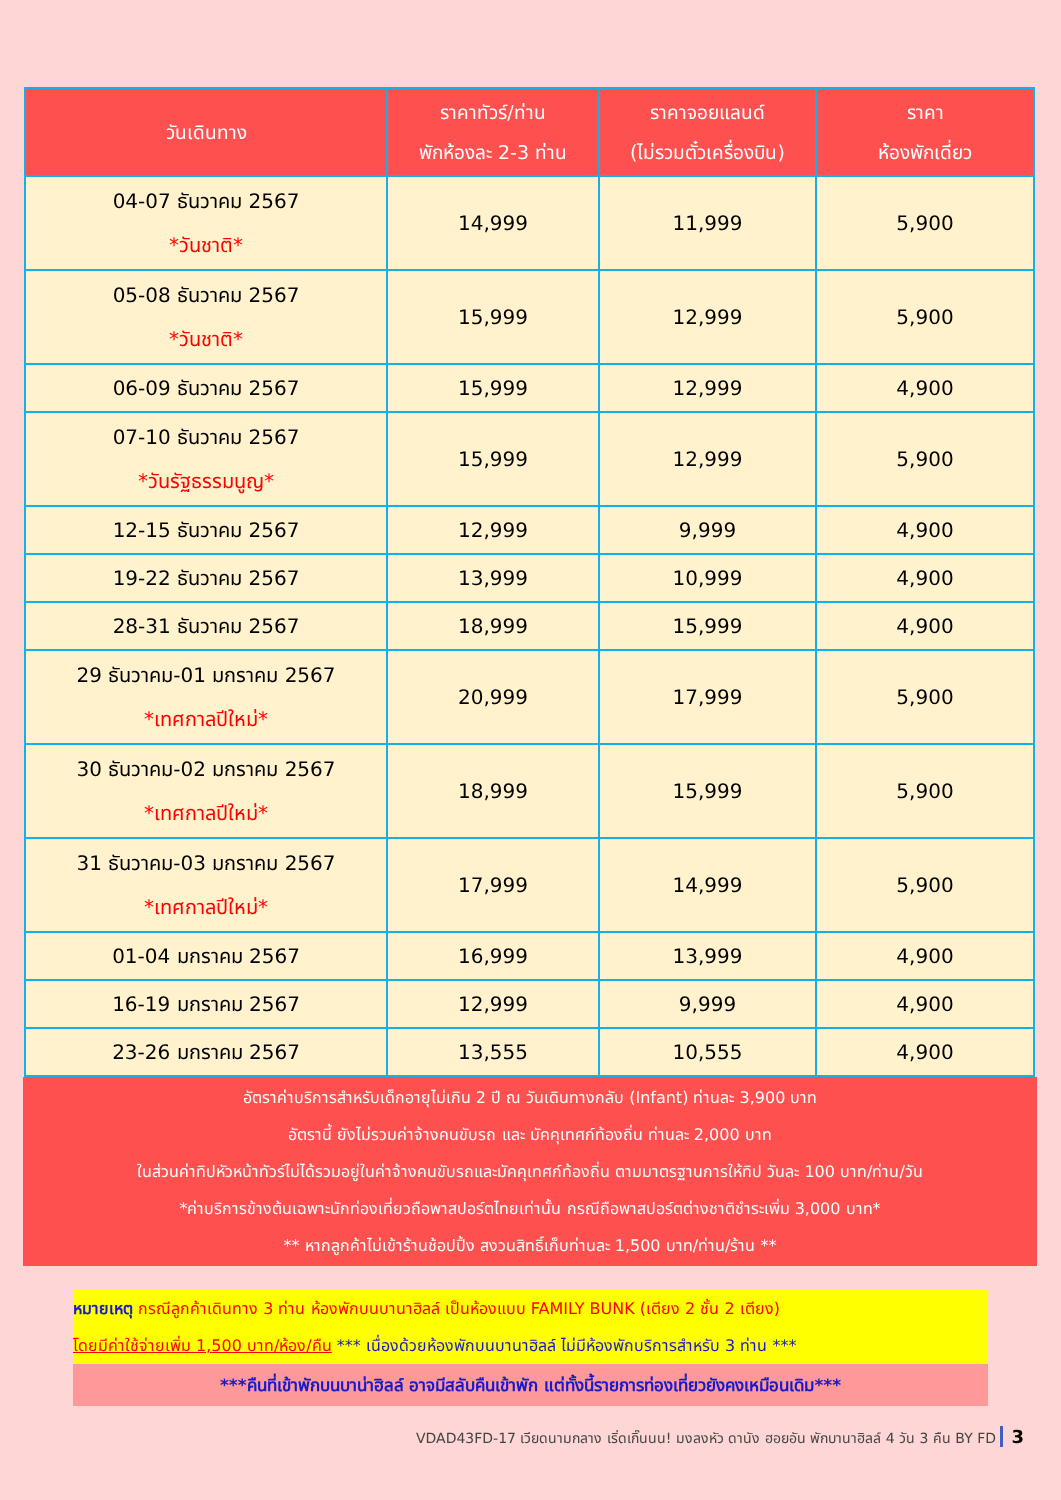| วันเดินทาง | ราคาทัวร์/ท่าน พักห้องละ 2-3 ท่าน | ราคาจอยแลนด์ (ไม่รวมตั๋วเครื่องบิน) | ราคา ห้องพักเดี่ยว |
| --- | --- | --- | --- |
| 04-07 ธันวาคม 2567 *วันชาติ* | 14,999 | 11,999 | 5,900 |
| 05-08 ธันวาคม 2567 *วันชาติ* | 15,999 | 12,999 | 5,900 |
| 06-09 ธันวาคม 2567 | 15,999 | 12,999 | 4,900 |
| 07-10 ธันวาคม 2567 *วันรัฐธรรมนูญ* | 15,999 | 12,999 | 5,900 |
| 12-15 ธันวาคม 2567 | 12,999 | 9,999 | 4,900 |
| 19-22 ธันวาคม 2567 | 13,999 | 10,999 | 4,900 |
| 28-31 ธันวาคม 2567 | 18,999 | 15,999 | 4,900 |
| 29 ธันวาคม-01 มกราคม 2567 *เทศกาลปีใหม่* | 20,999 | 17,999 | 5,900 |
| 30 ธันวาคม-02 มกราคม 2567 *เทศกาลปีใหม่* | 18,999 | 15,999 | 5,900 |
| 31 ธันวาคม-03 มกราคม 2567 *เทศกาลปีใหม่* | 17,999 | 14,999 | 5,900 |
| 01-04 มกราคม 2567 | 16,999 | 13,999 | 4,900 |
| 16-19 มกราคม 2567 | 12,999 | 9,999 | 4,900 |
| 23-26 มกราคม 2567 | 13,555 | 10,555 | 4,900 |
อัตราค่าบริการสำหรับเด็กอายุไม่เกิน 2 ปี ณ วันเดินทางกลับ (Infant) ท่านละ 3,900 บาท
อัตรานี้ ยังไม่รวมค่าจ้างคนขับรถ และ มัคคุเทศก์ท้องถิ่น ท่านละ 2,000 บาท
ในส่วนค่าทิปหัวหน้าทัวร์ไม่ได้รวมอยู่ในค่าจ้างคนขับรถและมัคคุเทศก์ท้องถิ่น ตามมาตรฐานการให้ทิป วันละ 100 บาท/ท่าน/วัน
*ค่าบริการข้างต้นเฉพาะนักท่องเที่ยวถือพาสปอร์ตไทยเท่านั้น กรณีถือพาสปอร์ตต่างชาติชำระเพิ่ม 3,000 บาท*
** หากลูกค้าไม่เข้าร้านช้อปปิ้ง สงวนสิทธิ์เก็บท่านละ 1,500 บาท/ท่าน/ร้าน **
หมายเหตุ กรณีลูกค้าเดินทาง 3 ท่าน ห้องพักบนบานาฮิลล์ เป็นห้องแบบ FAMILY BUNK (เตียง 2 ชั้น 2 เตียง)
โดยมีค่าใช้จ่ายเพิ่ม 1,500 บาท/ห้อง/คืน *** เนื่องด้วยห้องพักบนบานาฮิลล์ ไม่มีห้องพักบริการสำหรับ 3 ท่าน ***
***คืนที่เข้าพักบนบาน่าฮิลล์ อาจมีสลับคืนเข้าพัก แต่ทั้งนี้รายการท่องเที่ยวยังคงเหมือนเดิม***
VDAD43FD-17 เวียดนามกลาง เริ่ดเกิ๊นนน! มงลงหัว ดานัง ฮอยอัน พักบานาฮิลล์ 4 วัน 3 คืน BY FD 3